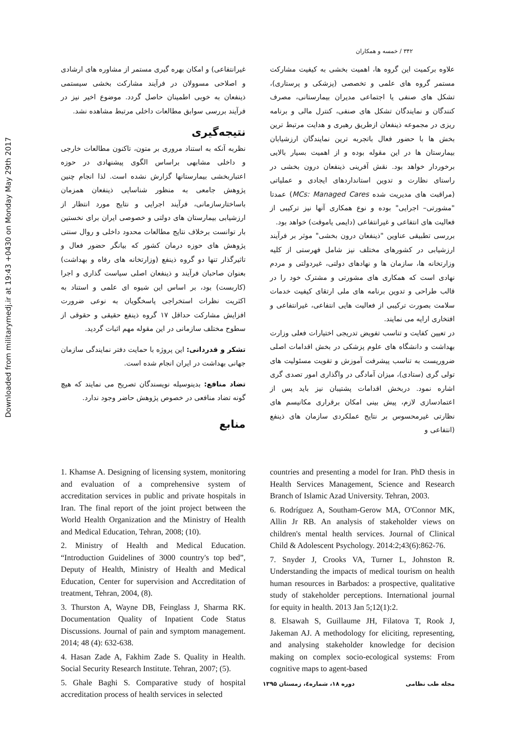۳۴۲ / خمسه و همکاران
علاوه برکمیت این گروه ها، اهمیت بخشی به کیفیت مشارکت مستمر گروه های علمی و تخصصی (پزشکی و پرستاری)، تشکل های صنفی یا اجتماعی مدیران بیمارستانی، مصرف کنندگان و نمایندگان تشکل های صنفی، کنترل مالی و برنامه ریزی در مجموعه ذینفعان ازطریق رهبری و هدایت مرتبط ترین بخش ها با حضور فعال باتجربه ترین نمایندگان ارزشیابان بیمارستان ها در این مقوله بوده و از اهمیت بسیار بالایی برخوردار خواهد بود. نقش آفرینی ذینفعان درون بخشی در راستای نظارت و تدوین استانداردهای ایجادی و عملیاتی (مراقبت های مدیریت شده MCs: Managed Cares) عمدتا "مشورتی– اجرایی" بوده و نوع همکاری آنها نیز ترکیبی از فعالیت های انتفاعی و غیرانتفاعی (دایمی یاموقت) خواهد بود.
بررسی تطبیقی عناوین "ذینفعان درون بخشی" موثر بر فرآیند ارزشیابی در کشورهای مختلف نیز شامل فهرستی از کلیه وزارتخانه ها، سازمان ها و نهادهای دولتی، غیردولتی و مردم نهادی است که همکاری های مشورتی و مشترک خود را در قالب طراحی و تدوین برنامه های ملی ارتقای کیفیت خدمات سلامت بصورت ترکیبی از فعالیت هایی انتفاعی، غیرانتفاعی و افتخاری ارایه می نمایند.
در تعیین کفایت و تناسب تفویض تدریجی اختیارات فعلی وزارت بهداشت و دانشگاه های علوم پزشکی در بخش اقدامات اصلی ضروریست به تناسب پیشرفت آموزش و تقویت مسئولیت های تولی گری (ستادی)، میزان آمادگی در واگذاری امور تصدی گری اشاره نمود. دربخش اقدامات پشتیبان نیز باید پس از اعتمادسازی لازم، پیش بینی امکان برقراری مکانیسم های نظارتی غیرمحسوس بر نتایج عملکردی سازمان های ذینفع (انتفاعی و
غیرانتفاعی) و امکان بهره گیری مستمر از مشاوره های ارشادی و اصلاحی مسوولان در فرآیند مشارکت بخشی سیستمی ذینفعان به خوبی اطمینان حاصل گردد. موضوع اخیر نیز در فرآیند بررسی سوابق مطالعات داخلی مرتبط مشاهده نشد.
نتیجه‌گیری
نظربه آنکه به استناد مروری بر متون، تاکنون مطالعات خارجی و داخلی مشابهی براساس الگوی پیشنهادی در حوزه اعتباربخشی بیمارستانها گزارش نشده است. لذا انجام چنین پژوهش جامعی به منظور شناسایی ذینفعان همزمان باساختارسازمانی، فرآیند اجرایی و نتایج مورد انتظار از ارزشیابی بیمارستان های دولتی و خصوصی ایران برای نخستین بار توانست برخلاف نتایج مطالعات محدود داخلی و روال سنتی پژوهش های حوزه درمان کشور که بیانگر حضور فعال و تاثیرگذار تنها دو گروه ذینفع (وزارتخانه های رفاه و بهداشت) بعنوان صاحبان فرآیند و ذینفعان اصلی سیاست گذاری و اجرا (کاربست) بود، بر اساس این شیوه ای علمی و استناد به اکثریت نظرات استخراجی پاسخگویان به نوعی ضرورت افزایش مشارکت حداقل ۱۷ گروه ذینفع حقیقی و حقوقی از سطوح مختلف سازمانی در این مقوله مهم اثبات گردید.
تشکر و قدردانی: این پروژه با حمایت دفتر نمایندگی سازمان جهانی بهداشت در ایران انجام شده است.
تضاد منافع: بدینوسیله نویسندگان تصریح می نمایند که هیچ گونه تضاد منافعی در خصوص پژوهش حاضر وجود ندارد.
منابع
1. Khamse A. Designing of licensing system, monitoring and evaluation of a comprehensive system of accreditation services in public and private hospitals in Iran. The final report of the joint project between the World Health Organization and the Ministry of Health and Medical Education, Tehran, 2008; (10).
2. Ministry of Health and Medical Education. “Introduction Guidelines of 3000 country's top bed”, Deputy of Health, Ministry of Health and Medical Education, Center for supervision and Accreditation of treatment, Tehran, 2004, (8).
3. Thurston A, Wayne DB, Feinglass J, Sharma RK. Documentation Quality of Inpatient Code Status Discussions. Journal of pain and symptom management. 2014; 48 (4): 632-638.
4. Hasan Zade A, Fakhim Zade S. Quality in Health. Social Security Research Institute. Tehran, 2007; (5).
5. Ghale Baghi S. Comparative study of hospital accreditation process of health services in selected
countries and presenting a model for Iran. PhD thesis in Health Services Management, Science and Research Branch of Islamic Azad University. Tehran, 2003.
6. Rodríguez A, Southam-Gerow MA, O'Connor MK, Allin Jr RB. An analysis of stakeholder views on children's mental health services. Journal of Clinical Child & Adolescent Psychology. 2014:2;43(6):862-76.
7. Snyder J, Crooks VA, Turner L, Johnston R. Understanding the impacts of medical tourism on health human resources in Barbados: a prospective, qualitative study of stakeholder perceptions. International journal for equity in health. 2013 Jan 5;12(1):2.
8. Elsawah S, Guillaume JH, Filatova T, Rook J, Jakeman AJ. A methodology for eliciting, representing, and analysing stakeholder knowledge for decision making on complex socio-ecological systems: From cognitive maps to agent-based
مجله طب نظامی دوره ۱۸، شماره٤، زمستان ۱۳۹۵
Downloaded from militarymedj.ir at 19:43 +0430 on Monday May 29th 2017